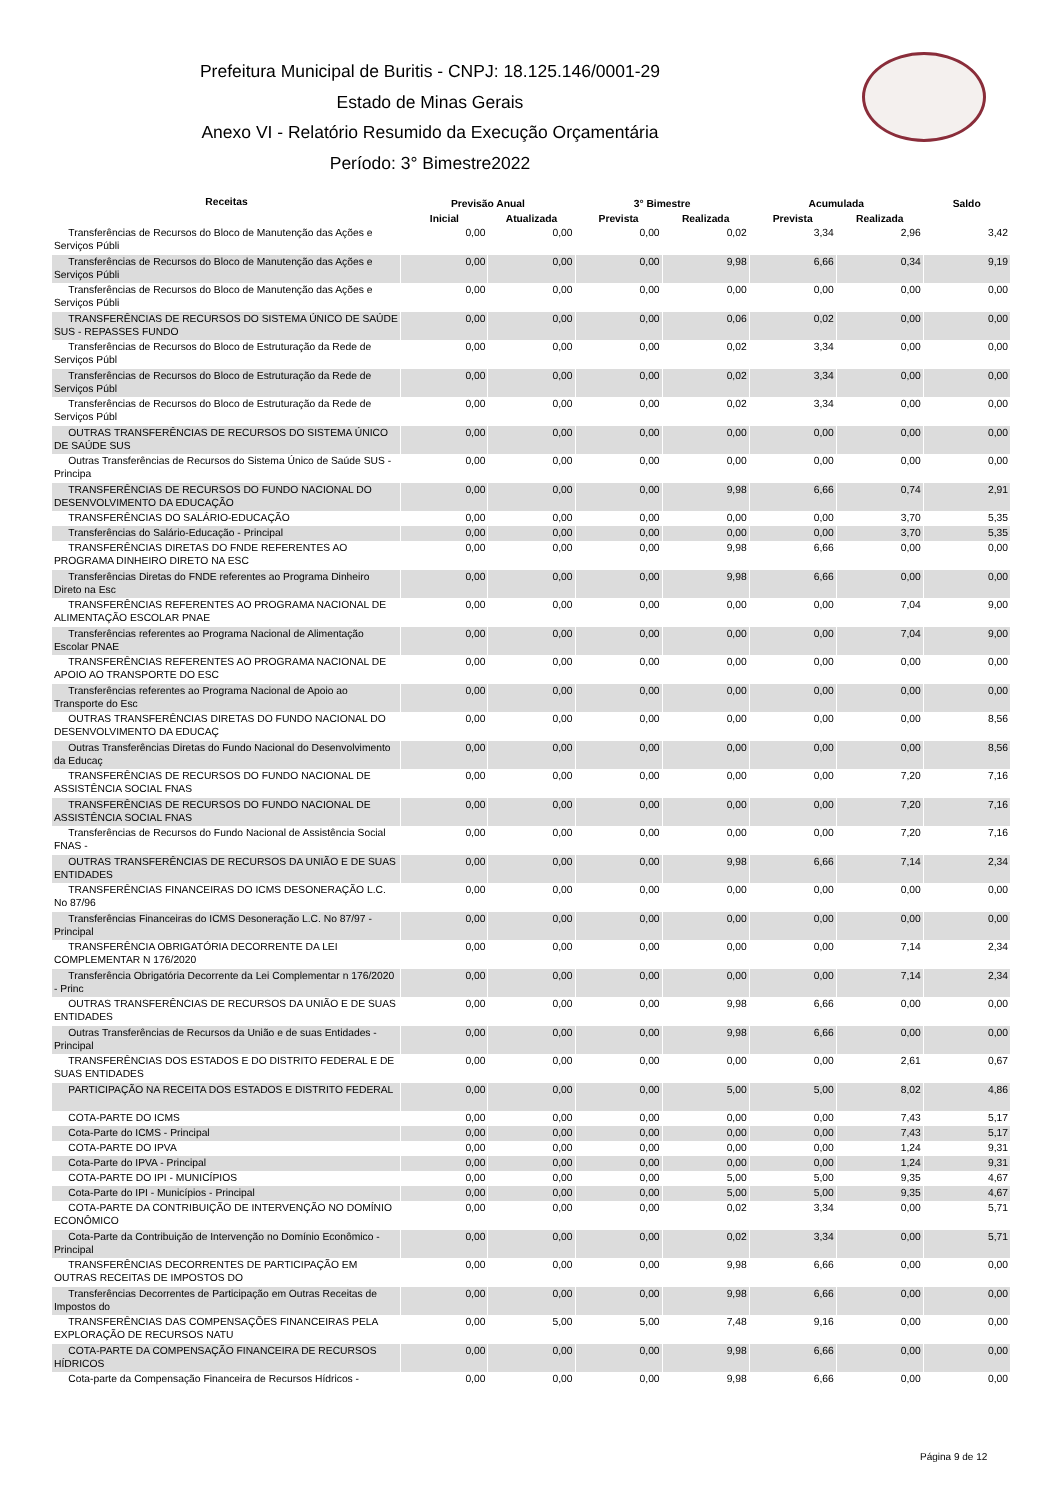Prefeitura Municipal de Buritis - CNPJ: 18.125.146/0001-29
Estado de Minas Gerais
Anexo VI - Relatório Resumido da Execução Orçamentária
Período: 3° Bimestre2022
| Receitas | Previsão Anual | | 3° Bimestre | | Acumulada | | Saldo |
| --- | --- | --- | --- | --- | --- | --- | --- |
| | Inicial | Atualizada | Prevista | Realizada | Prevista | Realizada | |
| Transferências de Recursos do Bloco de Manutenção das Ações e Serviços Públi | 0,00 | 0,00 | 0,00 | 0,02 | 3,34 | 2,96 | 3,42 |
| Transferências de Recursos do Bloco de Manutenção das Ações e Serviços Públi | 0,00 | 0,00 | 0,00 | 9,98 | 6,66 | 0,34 | 9,19 |
| Transferências de Recursos do Bloco de Manutenção das Ações e Serviços Públi | 0,00 | 0,00 | 0,00 | 0,00 | 0,00 | 0,00 | 0,00 |
| TRANSFERÊNCIAS DE RECURSOS DO SISTEMA ÚNICO DE SAÚDE SUS - REPASSES FUNDO | 0,00 | 0,00 | 0,00 | 0,06 | 0,02 | 0,00 | 0,00 |
| Transferências de Recursos do Bloco de Estruturação da Rede de Serviços Públ | 0,00 | 0,00 | 0,00 | 0,02 | 3,34 | 0,00 | 0,00 |
| Transferências de Recursos do Bloco de Estruturação da Rede de Serviços Públ | 0,00 | 0,00 | 0,00 | 0,02 | 3,34 | 0,00 | 0,00 |
| Transferências de Recursos do Bloco de Estruturação da Rede de Serviços Públ | 0,00 | 0,00 | 0,00 | 0,02 | 3,34 | 0,00 | 0,00 |
| OUTRAS TRANSFERÊNCIAS DE RECURSOS DO SISTEMA ÚNICO DE SAÚDE SUS | 0,00 | 0,00 | 0,00 | 0,00 | 0,00 | 0,00 | 0,00 |
| Outras Transferências de Recursos do Sistema Único de Saúde SUS - Principa | 0,00 | 0,00 | 0,00 | 0,00 | 0,00 | 0,00 | 0,00 |
| TRANSFERÊNCIAS DE RECURSOS DO FUNDO NACIONAL DO DESENVOLVIMENTO DA EDUCAÇÃO | 0,00 | 0,00 | 0,00 | 9,98 | 6,66 | 0,74 | 2,91 |
| TRANSFERÊNCIAS DO SALÁRIO-EDUCAÇÃO | 0,00 | 0,00 | 0,00 | 0,00 | 0,00 | 3,70 | 5,35 |
| Transferências do Salário-Educação - Principal | 0,00 | 0,00 | 0,00 | 0,00 | 0,00 | 3,70 | 5,35 |
| TRANSFERÊNCIAS DIRETAS DO FNDE REFERENTES AO PROGRAMA DINHEIRO DIRETO NA ESC | 0,00 | 0,00 | 0,00 | 9,98 | 6,66 | 0,00 | 0,00 |
| Transferências Diretas do FNDE referentes ao Programa Dinheiro Direto na Esc | 0,00 | 0,00 | 0,00 | 9,98 | 6,66 | 0,00 | 0,00 |
| TRANSFERÊNCIAS REFERENTES AO PROGRAMA NACIONAL DE ALIMENTAÇÃO ESCOLAR PNAE | 0,00 | 0,00 | 0,00 | 0,00 | 0,00 | 7,04 | 9,00 |
| Transferências referentes ao Programa Nacional de Alimentação Escolar PNAE | 0,00 | 0,00 | 0,00 | 0,00 | 0,00 | 7,04 | 9,00 |
| TRANSFERÊNCIAS REFERENTES AO PROGRAMA NACIONAL DE APOIO AO TRANSPORTE DO ESC | 0,00 | 0,00 | 0,00 | 0,00 | 0,00 | 0,00 | 0,00 |
| Transferências referentes ao Programa Nacional de Apoio ao Transporte do Esc | 0,00 | 0,00 | 0,00 | 0,00 | 0,00 | 0,00 | 0,00 |
| OUTRAS TRANSFERÊNCIAS DIRETAS DO FUNDO NACIONAL DO DESENVOLVIMENTO DA EDUCAÇ | 0,00 | 0,00 | 0,00 | 0,00 | 0,00 | 0,00 | 8,56 |
| Outras Transferências Diretas do Fundo Nacional do Desenvolvimento da Educaç | 0,00 | 0,00 | 0,00 | 0,00 | 0,00 | 0,00 | 8,56 |
| TRANSFERÊNCIAS DE RECURSOS DO FUNDO NACIONAL DE ASSISTÊNCIA SOCIAL FNAS | 0,00 | 0,00 | 0,00 | 0,00 | 0,00 | 7,20 | 7,16 |
| TRANSFERÊNCIAS DE RECURSOS DO FUNDO NACIONAL DE ASSISTÊNCIA SOCIAL FNAS | 0,00 | 0,00 | 0,00 | 0,00 | 0,00 | 7,20 | 7,16 |
| Transferências de Recursos do Fundo Nacional de Assistência Social FNAS - | 0,00 | 0,00 | 0,00 | 0,00 | 0,00 | 7,20 | 7,16 |
| OUTRAS TRANSFERÊNCIAS DE RECURSOS DA UNIÃO E DE SUAS ENTIDADES | 0,00 | 0,00 | 0,00 | 9,98 | 6,66 | 7,14 | 2,34 |
| TRANSFERÊNCIAS FINANCEIRAS DO ICMS DESONERAÇÃO L.C. No 87/96 | 0,00 | 0,00 | 0,00 | 0,00 | 0,00 | 0,00 | 0,00 |
| Transferências Financeiras do ICMS Desoneração L.C. No 87/97 - Principal | 0,00 | 0,00 | 0,00 | 0,00 | 0,00 | 0,00 | 0,00 |
| TRANSFERÊNCIA OBRIGATÓRIA DECORRENTE DA LEI COMPLEMENTAR N 176/2020 | 0,00 | 0,00 | 0,00 | 0,00 | 0,00 | 7,14 | 2,34 |
| Transferência Obrigatória Decorrente da Lei Complementar n 176/2020 - Princ | 0,00 | 0,00 | 0,00 | 0,00 | 0,00 | 7,14 | 2,34 |
| OUTRAS TRANSFERÊNCIAS DE RECURSOS DA UNIÃO E DE SUAS ENTIDADES | 0,00 | 0,00 | 0,00 | 9,98 | 6,66 | 0,00 | 0,00 |
| Outras Transferências de Recursos da União e de suas Entidades - Principal | 0,00 | 0,00 | 0,00 | 9,98 | 6,66 | 0,00 | 0,00 |
| TRANSFERÊNCIAS DOS ESTADOS E DO DISTRITO FEDERAL E DE SUAS ENTIDADES | 0,00 | 0,00 | 0,00 | 0,00 | 0,00 | 2,61 | 0,67 |
| PARTICIPAÇÃO NA RECEITA DOS ESTADOS E DISTRITO FEDERAL | 0,00 | 0,00 | 0,00 | 5,00 | 5,00 | 8,02 | 4,86 |
| COTA-PARTE DO ICMS | 0,00 | 0,00 | 0,00 | 0,00 | 0,00 | 7,43 | 5,17 |
| Cota-Parte do ICMS - Principal | 0,00 | 0,00 | 0,00 | 0,00 | 0,00 | 7,43 | 5,17 |
| COTA-PARTE DO IPVA | 0,00 | 0,00 | 0,00 | 0,00 | 0,00 | 1,24 | 9,31 |
| Cota-Parte do IPVA - Principal | 0,00 | 0,00 | 0,00 | 0,00 | 0,00 | 1,24 | 9,31 |
| COTA-PARTE DO IPI - MUNICÍPIOS | 0,00 | 0,00 | 0,00 | 5,00 | 5,00 | 9,35 | 4,67 |
| Cota-Parte do IPI - Municípios - Principal | 0,00 | 0,00 | 0,00 | 5,00 | 5,00 | 9,35 | 4,67 |
| COTA-PARTE DA CONTRIBUIÇÃO DE INTERVENÇÃO NO DOMÍNIO ECONÔMICO | 0,00 | 0,00 | 0,00 | 0,02 | 3,34 | 0,00 | 5,71 |
| Cota-Parte da Contribuição de Intervenção no Domínio Econômico - Principal | 0,00 | 0,00 | 0,00 | 0,02 | 3,34 | 0,00 | 5,71 |
| TRANSFERÊNCIAS DECORRENTES DE PARTICIPAÇÃO EM OUTRAS RECEITAS DE IMPOSTOS DO | 0,00 | 0,00 | 0,00 | 9,98 | 6,66 | 0,00 | 0,00 |
| Transferências Decorrentes de Participação em Outras Receitas de Impostos do | 0,00 | 0,00 | 0,00 | 9,98 | 6,66 | 0,00 | 0,00 |
| TRANSFERÊNCIAS DAS COMPENSAÇÕES FINANCEIRAS PELA EXPLORAÇÃO DE RECURSOS NATU | 0,00 | 5,00 | 5,00 | 7,48 | 9,16 | 0,00 | 0,00 |
| COTA-PARTE DA COMPENSAÇÃO FINANCEIRA DE RECURSOS HÍDRICOS | 0,00 | 0,00 | 0,00 | 9,98 | 6,66 | 0,00 | 0,00 |
| Cota-parte da Compensação Financeira de Recursos Hídricos - | 0,00 | 0,00 | 0,00 | 9,98 | 6,66 | 0,00 | 0,00 |
Página 9 de 12